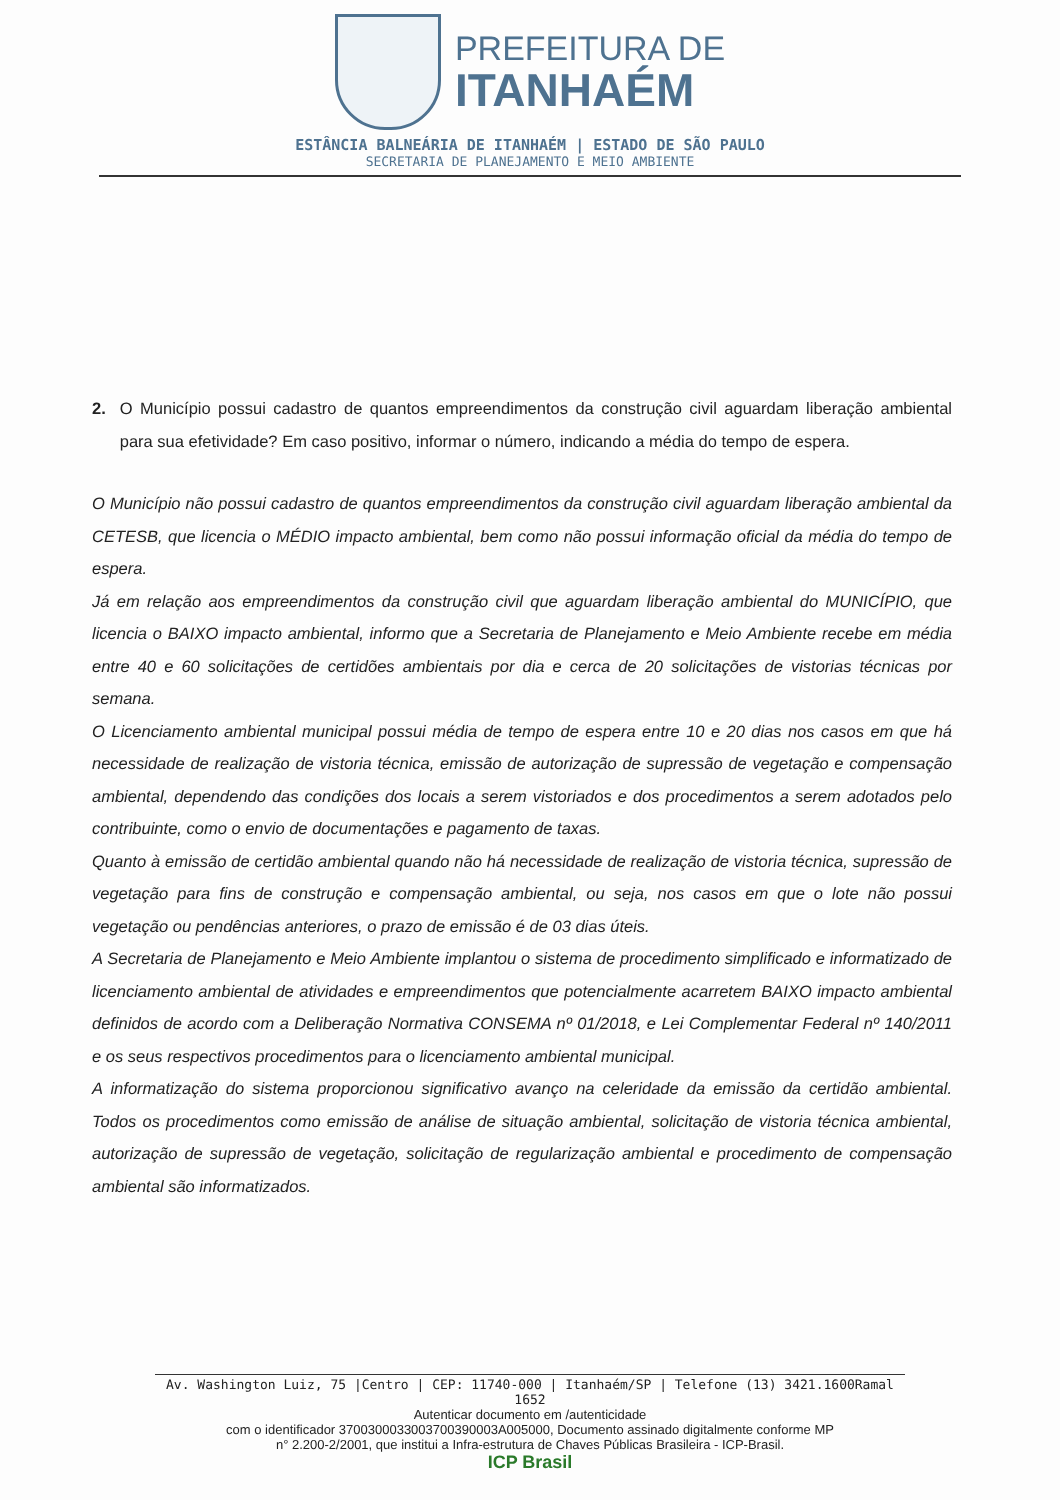PREFEITURA DE
ITANHAÉM
ESTÂNCIA BALNEÁRIA DE ITANHAÉM | ESTADO DE SÃO PAULO
SECRETARIA DE PLANEJAMENTO E MEIO AMBIENTE
2. O Município possui cadastro de quantos empreendimentos da construção civil aguardam liberação ambiental para sua efetividade? Em caso positivo, informar o número, indicando a média do tempo de espera.
O Município não possui cadastro de quantos empreendimentos da construção civil aguardam liberação ambiental da CETESB, que licencia o MÉDIO impacto ambiental, bem como não possui informação oficial da média do tempo de espera.
Já em relação aos empreendimentos da construção civil que aguardam liberação ambiental do MUNICÍPIO, que licencia o BAIXO impacto ambiental, informo que a Secretaria de Planejamento e Meio Ambiente recebe em média entre 40 e 60 solicitações de certidões ambientais por dia e cerca de 20 solicitações de vistorias técnicas por semana.
O Licenciamento ambiental municipal possui média de tempo de espera entre 10 e 20 dias nos casos em que há necessidade de realização de vistoria técnica, emissão de autorização de supressão de vegetação e compensação ambiental, dependendo das condições dos locais a serem vistoriados e dos procedimentos a serem adotados pelo contribuinte, como o envio de documentações e pagamento de taxas.
Quanto à emissão de certidão ambiental quando não há necessidade de realização de vistoria técnica, supressão de vegetação para fins de construção e compensação ambiental, ou seja, nos casos em que o lote não possui vegetação ou pendências anteriores, o prazo de emissão é de 03 dias úteis.
A Secretaria de Planejamento e Meio Ambiente implantou o sistema de procedimento simplificado e informatizado de licenciamento ambiental de atividades e empreendimentos que potencialmente acarretem BAIXO impacto ambiental definidos de acordo com a Deliberação Normativa CONSEMA nº 01/2018, e Lei Complementar Federal nº 140/2011 e os seus respectivos procedimentos para o licenciamento ambiental municipal.
A informatização do sistema proporcionou significativo avanço na celeridade da emissão da certidão ambiental. Todos os procedimentos como emissão de análise de situação ambiental, solicitação de vistoria técnica ambiental, autorização de supressão de vegetação, solicitação de regularização ambiental e procedimento de compensação ambiental são informatizados.
Av. Washington Luiz, 75 |Centro | CEP: 11740-000 | Itanhaém/SP | Telefone (13) 3421.1600Ramal 1652
Autenticar documento em /autenticidade
com o identificador 3700300033003700390003A005000, Documento assinado digitalmente conforme MP
n° 2.200-2/2001, que institui a Infra-estrutura de Chaves Públicas Brasileira - ICP-Brasil.
ICP Brasil